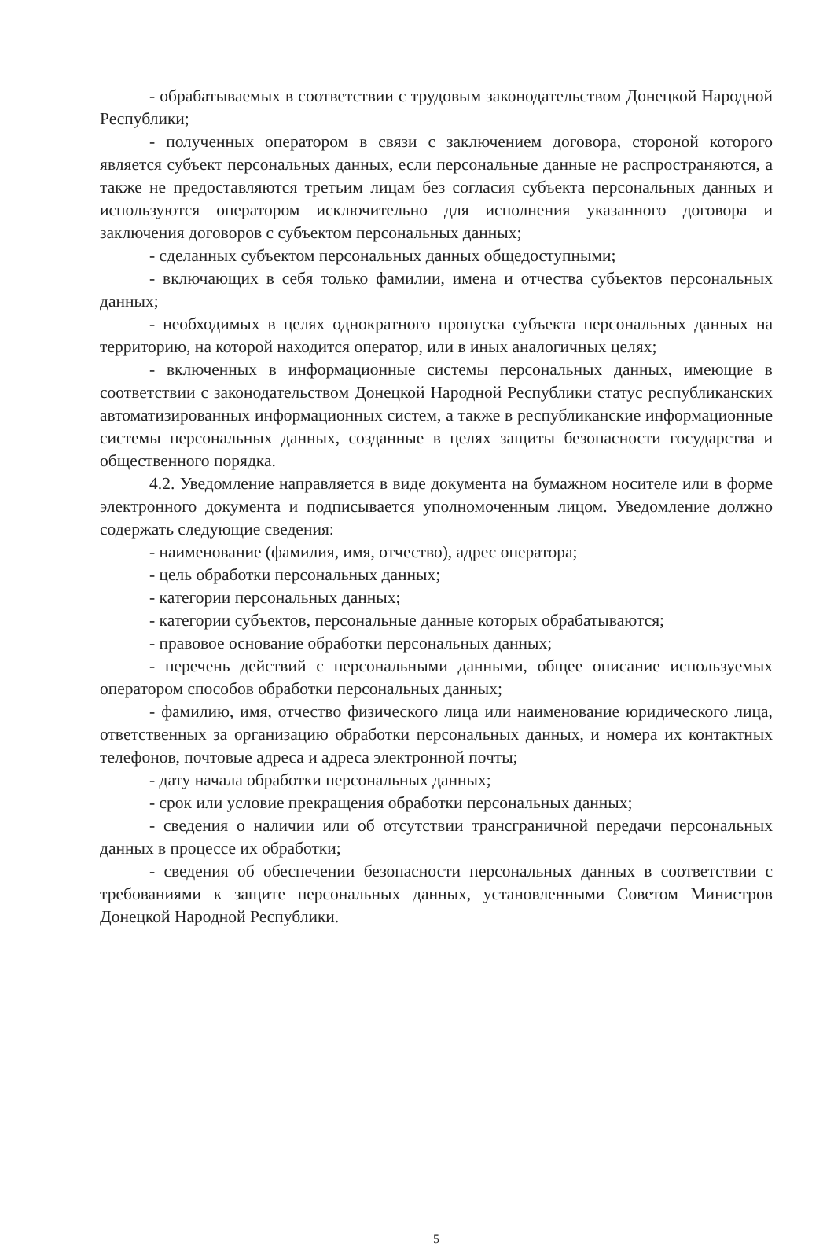- обрабатываемых в соответствии с трудовым законодательством Донецкой Народной Республики;
- полученных оператором в связи с заключением договора, стороной которого является субъект персональных данных, если персональные данные не распространяются, а также не предоставляются третьим лицам без согласия субъекта персональных данных и используются оператором исключительно для исполнения указанного договора и заключения договоров с субъектом персональных данных;
- сделанных субъектом персональных данных общедоступными;
- включающих в себя только фамилии, имена и отчества субъектов персональных данных;
- необходимых в целях однократного пропуска субъекта персональных данных на территорию, на которой находится оператор, или в иных аналогичных целях;
- включенных в информационные системы персональных данных, имеющие в соответствии с законодательством Донецкой Народной Республики статус республиканских автоматизированных информационных систем, а также в республиканские информационные системы персональных данных, созданные в целях защиты безопасности государства и общественного порядка.
4.2. Уведомление направляется в виде документа на бумажном носителе или в форме электронного документа и подписывается уполномоченным лицом. Уведомление должно содержать следующие сведения:
- наименование (фамилия, имя, отчество), адрес оператора;
- цель обработки персональных данных;
- категории персональных данных;
- категории субъектов, персональные данные которых обрабатываются;
- правовое основание обработки персональных данных;
- перечень действий с персональными данными, общее описание используемых оператором способов обработки персональных данных;
- фамилию, имя, отчество физического лица или наименование юридического лица, ответственных за организацию обработки персональных данных, и номера их контактных телефонов, почтовые адреса и адреса электронной почты;
- дату начала обработки персональных данных;
- срок или условие прекращения обработки персональных данных;
- сведения о наличии или об отсутствии трансграничной передачи персональных данных в процессе их обработки;
- сведения об обеспечении безопасности персональных данных в соответствии с требованиями к защите персональных данных, установленными Советом Министров Донецкой Народной Республики.
5